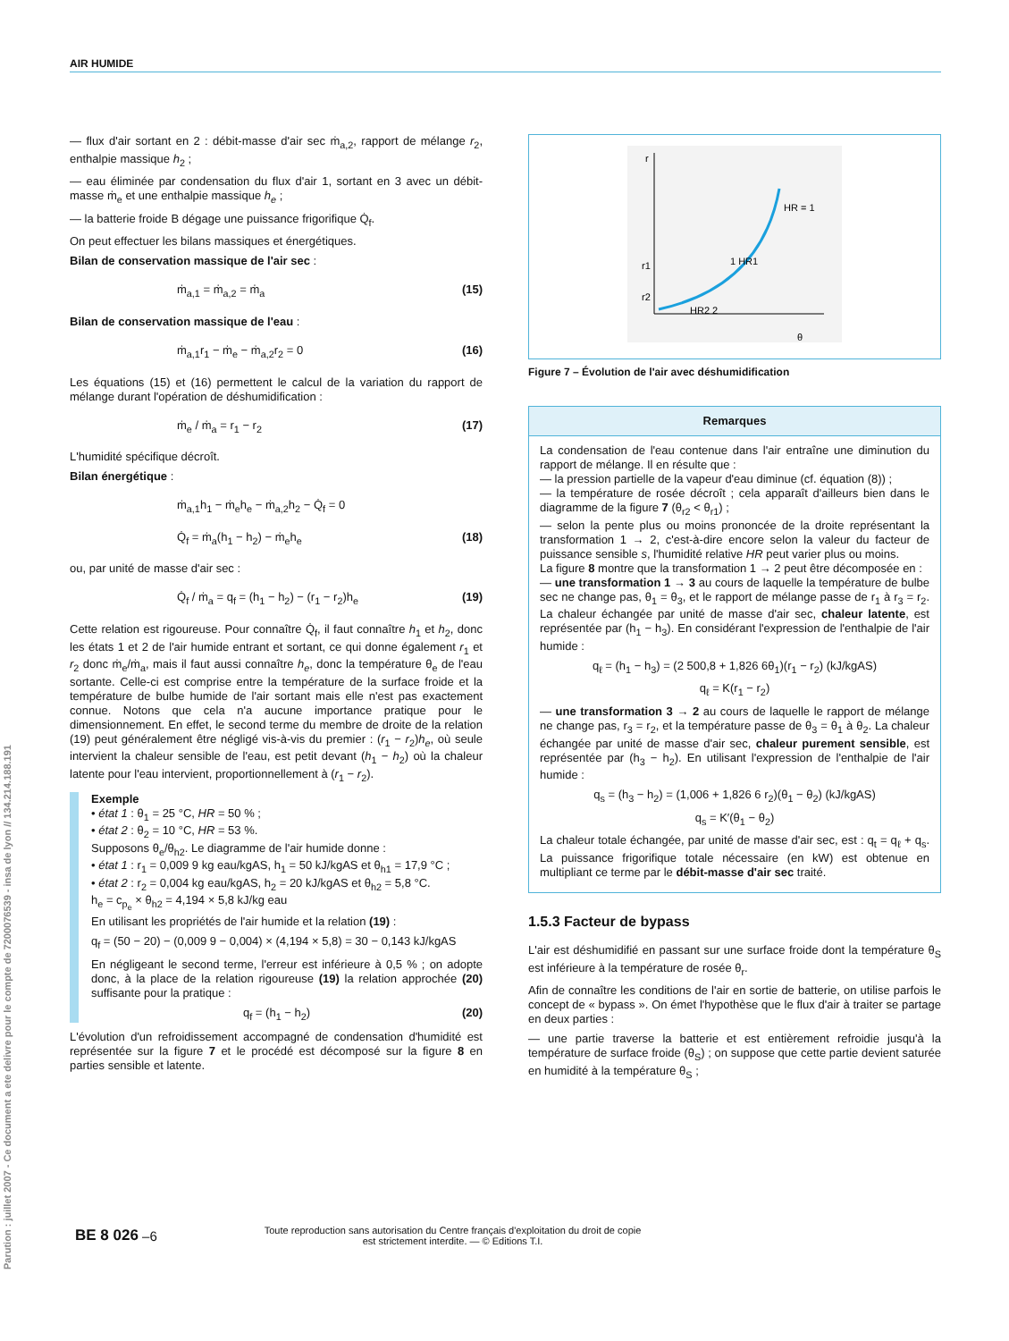AIR HUMIDE
— flux d'air sortant en 2 : débit-masse d'air sec ṁ<sub>a,2</sub>, rapport de mélange r<sub>2</sub>, enthalpie massique h<sub>2</sub> ;
— eau éliminée par condensation du flux d'air 1, sortant en 3 avec un débit-masse ṁ<sub>e</sub> et une enthalpie massique h<sub>e</sub> ;
— la batterie froide B dégage une puissance frigorifique Q̇<sub>f</sub>.
On peut effectuer les bilans massiques et énergétiques.
Bilan de conservation massique de l'air sec :
ṁ<sub>a,1</sub> = ṁ<sub>a,2</sub> = ṁ<sub>a</sub> (15)
Bilan de conservation massique de l'eau :
ṁ<sub>a,1</sub>r<sub>1</sub> − ṁ<sub>e</sub> − ṁ<sub>a,2</sub>r<sub>2</sub> = 0 (16)
Les équations (15) et (16) permettent le calcul de la variation du rapport de mélange durant l'opération de déshumidification :
ṁ<sub>e</sub> / ṁ<sub>a</sub> = r<sub>1</sub> − r<sub>2</sub> (17)
L'humidité spécifique décroît.
Bilan énergétique :
ṁ<sub>a,1</sub>h<sub>1</sub> − ṁ<sub>e</sub>h<sub>e</sub> − ṁ<sub>a,2</sub>h<sub>2</sub> − Q̇<sub>f</sub> = 0
Q̇<sub>f</sub> = ṁ<sub>a</sub>(h<sub>1</sub> − h<sub>2</sub>) − ṁ<sub>e</sub>h<sub>e</sub> (18)
ou, par unité de masse d'air sec :
Q̇<sub>f</sub> / ṁ<sub>a</sub> = q<sub>f</sub> = (h<sub>1</sub> − h<sub>2</sub>) − (r<sub>1</sub> − r<sub>2</sub>)h<sub>e</sub> (19)
Cette relation est rigoureuse. Pour connaître Q̇<sub>f</sub>, il faut connaître h<sub>1</sub> et h<sub>2</sub>, donc les états 1 et 2 de l'air humide entrant et sortant, ce qui donne également r<sub>1</sub> et r<sub>2</sub> donc ṁ<sub>e</sub>/ṁ<sub>a</sub>, mais il faut aussi connaître h<sub>e</sub>, donc la température θ<sub>e</sub> de l'eau sortante. Celle-ci est comprise entre la température de la surface froide et la température de bulbe humide de l'air sortant mais elle n'est pas exactement connue. Notons que cela n'a aucune importance pratique pour le dimensionnement. En effet, le second terme du membre de droite de la relation (19) peut généralement être négligé vis-à-vis du premier : (r<sub>1</sub> − r<sub>2</sub>)h<sub>e</sub>, où seule intervient la chaleur sensible de l'eau, est petit devant (h<sub>1</sub> − h<sub>2</sub>) où la chaleur latente pour l'eau intervient, proportionnellement à (r<sub>1</sub> − r<sub>2</sub>).
Exemple
• état 1 : θ<sub>1</sub> = 25 °C, HR = 50 % ;
• état 2 : θ<sub>2</sub> = 10 °C, HR = 53 %.
Supposons θ<sub>e</sub>/θ<sub>h2</sub>. Le diagramme de l'air humide donne :
• état 1 : r<sub>1</sub> = 0,009 9 kg eau/kgAS, h<sub>1</sub> = 50 kJ/kgAS et θ<sub>h1</sub> = 17,9 °C ;
• état 2 : r<sub>2</sub> = 0,004 kg eau/kgAS, h<sub>2</sub> = 20 kJ/kgAS et θ<sub>h2</sub> = 5,8 °C.
h<sub>e</sub> = c<sub>p<sub>e</sub></sub> × θ<sub>h2</sub> = 4,194 × 5,8 kJ/kg eau
En utilisant les propriétés de l'air humide et la relation (19) :
q<sub>f</sub> = (50 − 20) − (0,009 9 − 0,004) × (4,194 × 5,8) = 30 − 0,143 kJ/kgAS
En négligeant le second terme, l'erreur est inférieure à 0,5 % ; on adopte donc, à la place de la relation rigoureuse (19) la relation approchée (20) suffisante pour la pratique :
q<sub>f</sub> = (h<sub>1</sub> − h<sub>2</sub>) (20)
L'évolution d'un refroidissement accompagné de condensation d'humidité est représentée sur la figure 7 et le procédé est décomposé sur la figure 8 en parties sensible et latente.
r
r1
r2
θ
HR = 1
1 HR1
HR2 2
Figure 7 – Évolution de l'air avec déshumidification
Remarques
La condensation de l'eau contenue dans l'air entraîne une diminution du rapport de mélange. Il en résulte que :
— la pression partielle de la vapeur d'eau diminue (cf. équation (8)) ;
— la température de rosée décroît ; cela apparaît d'ailleurs bien dans le diagramme de la figure 7 (θ<sub>r2</sub> < θ<sub>r1</sub>) ;
— selon la pente plus ou moins prononcée de la droite représentant la transformation 1 → 2, c'est-à-dire encore selon la valeur du facteur de puissance sensible s, l'humidité relative HR peut varier plus ou moins.
La figure 8 montre que la transformation 1 → 2 peut être décomposée en :
— une transformation 1 → 3 au cours de laquelle la température de bulbe sec ne change pas, θ<sub>1</sub> = θ<sub>3</sub>, et le rapport de mélange passe de r<sub>1</sub> à r<sub>3</sub> = r<sub>2</sub>. La chaleur échangée par unité de masse d'air sec, chaleur latente, est représentée par (h<sub>1</sub> − h<sub>3</sub>). En considérant l'expression de l'enthalpie de l'air humide :
q<sub>ℓ</sub> = (h<sub>1</sub> − h<sub>3</sub>) = (2 500,8 + 1,826 6θ<sub>1</sub>)(r<sub>1</sub> − r<sub>2</sub>) (kJ/kgAS)
q<sub>ℓ</sub> = K(r<sub>1</sub> − r<sub>2</sub>)
— une transformation 3 → 2 au cours de laquelle le rapport de mélange ne change pas, r<sub>3</sub> = r<sub>2</sub>, et la température passe de θ<sub>3</sub> = θ<sub>1</sub> à θ<sub>2</sub>. La chaleur échangée par unité de masse d'air sec, chaleur purement sensible, est représentée par (h<sub>3</sub> − h<sub>2</sub>). En utilisant l'expression de l'enthalpie de l'air humide :
q<sub>s</sub> = (h<sub>3</sub> − h<sub>2</sub>) = (1,006 + 1,826 6 r<sub>2</sub>)(θ<sub>1</sub> − θ<sub>2</sub>) (kJ/kgAS)
q<sub>s</sub> = K′(θ<sub>1</sub> − θ<sub>2</sub>)
La chaleur totale échangée, par unité de masse d'air sec, est : q<sub>t</sub> = q<sub>ℓ</sub> + q<sub>s</sub>. La puissance frigorifique totale nécessaire (en kW) est obtenue en multipliant ce terme par le débit-masse d'air sec traité.
1.5.3 Facteur de bypass
L'air est déshumidifié en passant sur une surface froide dont la température θ<sub>S</sub> est inférieure à la température de rosée θ<sub>r</sub>.
Afin de connaître les conditions de l'air en sortie de batterie, on utilise parfois le concept de « bypass ». On émet l'hypothèse que le flux d'air à traiter se partage en deux parties :
— une partie traverse la batterie et est entièrement refroidie jusqu'à la température de surface froide (θ<sub>S</sub>) ; on suppose que cette partie devient saturée en humidité à la température θ<sub>S</sub> ;
BE 8 026 –6 Toute reproduction sans autorisation du Centre français d'exploitation du droit de copie
est strictement interdite. — © Editions T.I.
Parution : juillet 2007 - Ce document a ete delivre pour le compte de 7200076539 - insa de lyon // 134.214.188.191